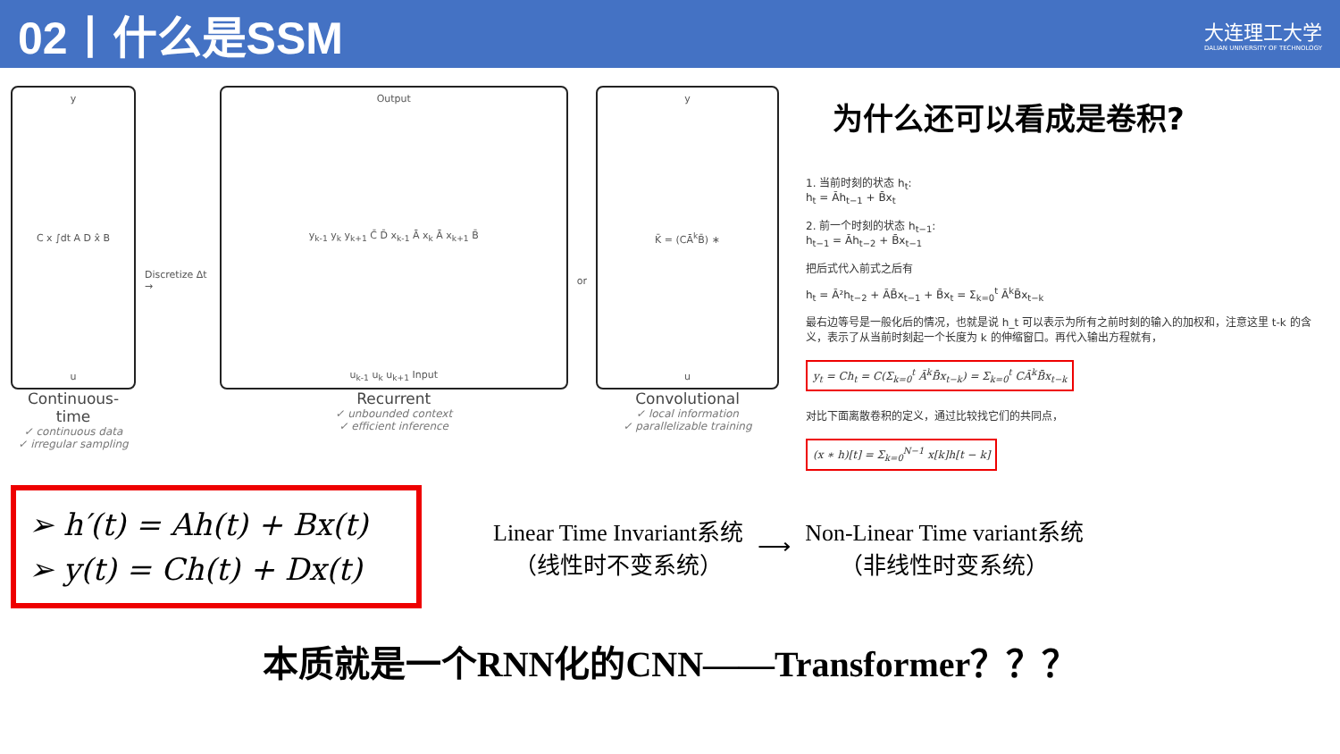02丨什么是SSM
大连理工大学
DALIAN UNIVERSITY OF TECHNOLOGY
y
C x ∫dt A D x̂ B
u
Continuous-time
✓ continuous data
✓ irregular sampling
Discretize Δt →
Output
y<sub>k-1</sub> y<sub>k</sub> y<sub>k+1</sub> C̄ D̄ x<sub>k-1</sub> Ā x<sub>k</sub> Ā x<sub>k+1</sub> B̄
u<sub>k-1</sub> u<sub>k</sub> u<sub>k+1</sub> Input
Recurrent
✓ unbounded context
✓ efficient inference
or
y
K̄ = (CĀ<sup>k</sup>B̄) ∗
u
Convolutional
✓ local information
✓ parallelizable training
为什么还可以看成是卷积?
1. 当前时刻的状态 h<sub>t</sub>:
h<sub>t</sub> = Āh<sub>t−1</sub> + B̄x<sub>t</sub>
2. 前一个时刻的状态 h<sub>t−1</sub>:
h<sub>t−1</sub> = Āh<sub>t−2</sub> + B̄x<sub>t−1</sub>
把后式代入前式之后有
h<sub>t</sub> = Ā²h<sub>t−2</sub> + ĀB̄x<sub>t−1</sub> + B̄x<sub>t</sub> = Σ<sub>k=0</sub><sup>t</sup> Ā<sup>k</sup>B̄x<sub>t−k</sub>
最右边等号是一般化后的情况，也就是说 h_t 可以表示为所有之前时刻的输入的加权和，注意这里 t-k 的含义，表示了从当前时刻起一个长度为 k 的伸缩窗口。再代入输出方程就有，
y<sub>t</sub> = Ch<sub>t</sub> = C(Σ<sub>k=0</sub><sup>t</sup> Ā<sup>k</sup>B̄x<sub>t−k</sub>) = Σ<sub>k=0</sub><sup>t</sup> CĀ<sup>k</sup>B̄x<sub>t−k</sub>
对比下面离散卷积的定义，通过比较找它们的共同点，
(x ∗ h)[t] = Σ<sub>k=0</sub><sup>N−1</sup> x[k]h[t − k]
➢ h′(t) = Ah(t) + Bx(t)
➢ y(t) = Ch(t) + Dx(t)
Linear Time Invariant系统
（线性时不变系统）
⟶
Non-Linear Time variant系统
（非线性时变系统）
本质就是一个RNN化的CNN——Transformer？？？